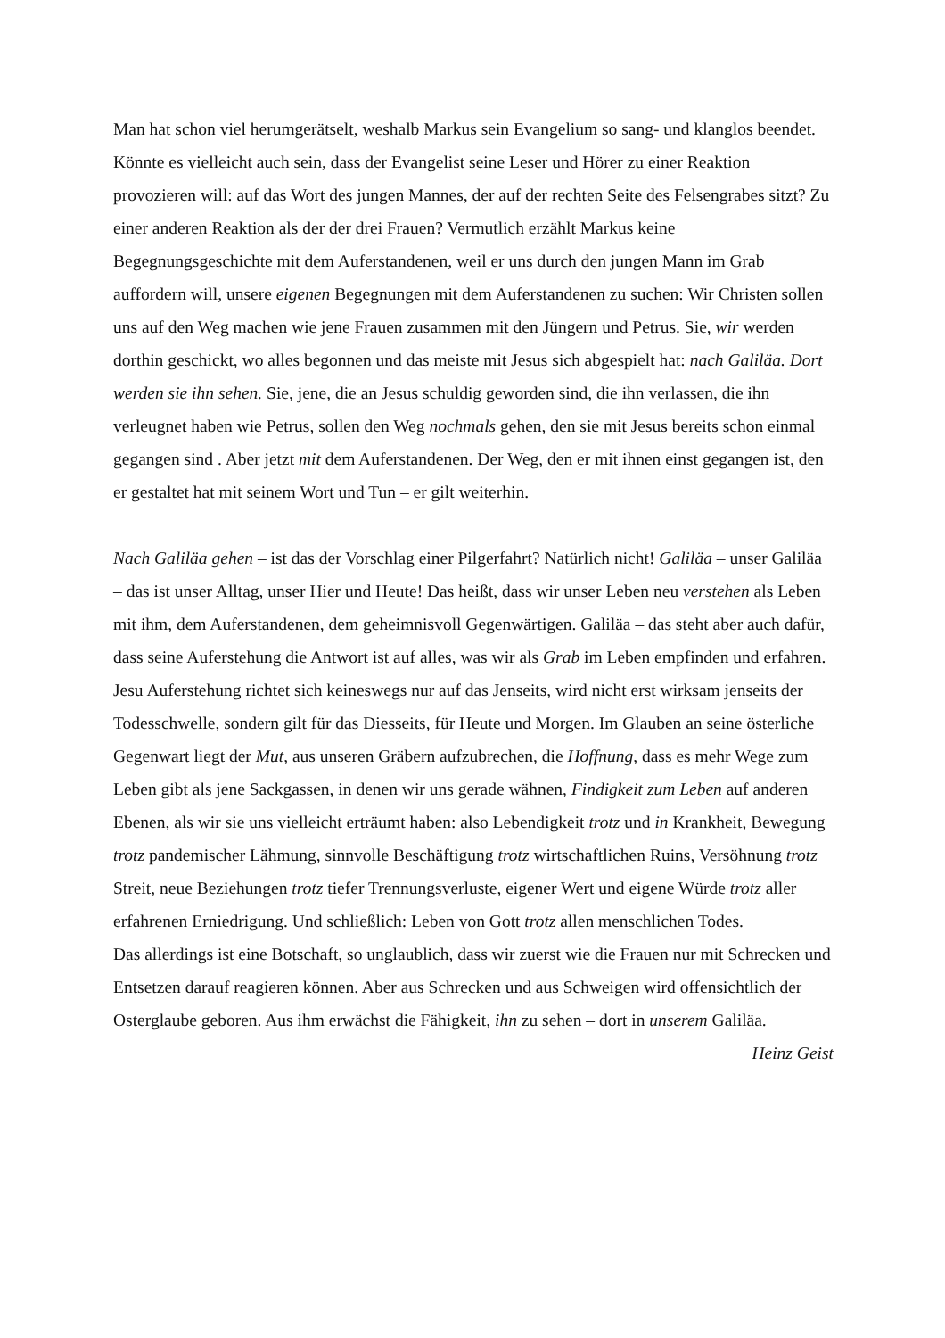Man hat schon viel herumgerätselt, weshalb Markus sein Evangelium so sang- und klanglos beendet. Könnte es vielleicht auch sein, dass der Evangelist seine Leser und Hörer zu einer Reaktion provozieren will: auf das Wort des jungen Mannes, der auf der rechten Seite des Felsengrabes sitzt? Zu einer anderen Reaktion als der der drei Frauen? Vermutlich erzählt Markus keine Begegnungsgeschichte mit dem Auferstandenen, weil er uns durch den jungen Mann im Grab auffordern will, unsere eigenen Begegnungen mit dem Auferstandenen zu suchen: Wir Christen sollen uns auf den Weg machen wie jene Frauen zusammen mit den Jüngern und Petrus. Sie, wir werden dorthin geschickt, wo alles begonnen und das meiste mit Jesus sich abgespielt hat: nach Galiläa. Dort werden sie ihn sehen. Sie, jene, die an Jesus schuldig geworden sind, die ihn verlassen, die ihn verleugnet haben wie Petrus, sollen den Weg nochmals gehen, den sie mit Jesus bereits schon einmal gegangen sind . Aber jetzt mit dem Auferstandenen. Der Weg, den er mit ihnen einst gegangen ist, den er gestaltet hat mit seinem Wort und Tun – er gilt weiterhin.
Nach Galiläa gehen – ist das der Vorschlag einer Pilgerfahrt? Natürlich nicht! Galiläa – unser Galiläa – das ist unser Alltag, unser Hier und Heute! Das heißt, dass wir unser Leben neu verstehen als Leben mit ihm, dem Auferstandenen, dem geheimnisvoll Gegenwärtigen. Galiläa – das steht aber auch dafür, dass seine Auferstehung die Antwort ist auf alles, was wir als Grab im Leben empfinden und erfahren. Jesu Auferstehung richtet sich keineswegs nur auf das Jenseits, wird nicht erst wirksam jenseits der Todesschwelle, sondern gilt für das Diesseits, für Heute und Morgen. Im Glauben an seine österliche Gegenwart liegt der Mut, aus unseren Gräbern aufzubrechen, die Hoffnung, dass es mehr Wege zum Leben gibt als jene Sackgassen, in denen wir uns gerade wähnen, Findigkeit zum Leben auf anderen Ebenen, als wir sie uns vielleicht erträumt haben: also Lebendigkeit trotz und in Krankheit, Bewegung trotz pandemischer Lähmung, sinnvolle Beschäftigung trotz wirtschaftlichen Ruins, Versöhnung trotz Streit, neue Beziehungen trotz tiefer Trennungsverluste, eigener Wert und eigene Würde trotz aller erfahrenen Erniedrigung. Und schließlich: Leben von Gott trotz allen menschlichen Todes.
Das allerdings ist eine Botschaft, so unglaublich, dass wir zuerst wie die Frauen nur mit Schrecken und Entsetzen darauf reagieren können. Aber aus Schrecken und aus Schweigen wird offensichtlich der Osterglaube geboren. Aus ihm erwächst die Fähigkeit, ihn zu sehen – dort in unserem Galiläa.
Heinz Geist